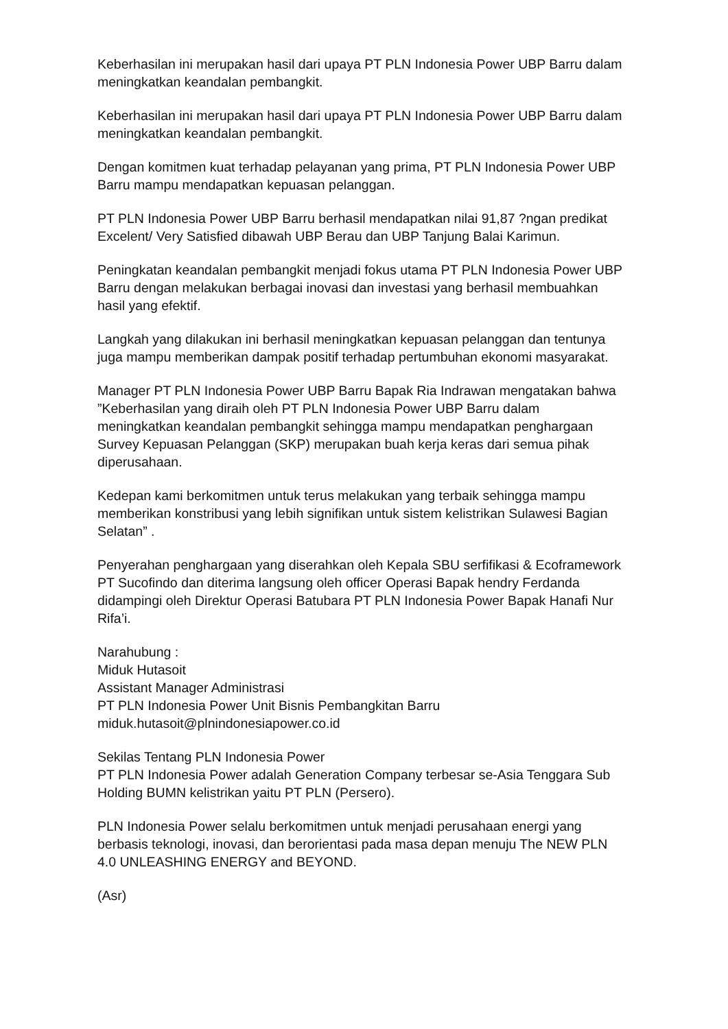Keberhasilan ini merupakan hasil dari upaya PT PLN Indonesia Power UBP Barru dalam meningkatkan keandalan pembangkit.
Keberhasilan ini merupakan hasil dari upaya PT PLN Indonesia Power UBP Barru dalam meningkatkan keandalan pembangkit.
Dengan komitmen kuat terhadap pelayanan yang prima, PT PLN Indonesia Power UBP Barru mampu mendapatkan kepuasan pelanggan.
PT PLN Indonesia Power UBP Barru berhasil mendapatkan nilai 91,87 ?ngan predikat Excelent/ Very Satisfied dibawah UBP Berau dan UBP Tanjung Balai Karimun.
Peningkatan keandalan pembangkit menjadi fokus utama PT PLN Indonesia Power UBP Barru dengan melakukan berbagai inovasi dan investasi yang berhasil membuahkan hasil yang efektif.
Langkah yang dilakukan ini berhasil meningkatkan kepuasan pelanggan dan tentunya juga mampu memberikan dampak positif terhadap pertumbuhan ekonomi masyarakat.
Manager PT PLN Indonesia Power UBP Barru Bapak Ria Indrawan mengatakan bahwa ”Keberhasilan yang diraih oleh PT PLN Indonesia Power UBP Barru dalam meningkatkan keandalan pembangkit sehingga mampu mendapatkan penghargaan Survey Kepuasan Pelanggan (SKP) merupakan buah kerja keras dari semua pihak diperusahaan.
Kedepan kami berkomitmen untuk terus melakukan yang terbaik sehingga mampu memberikan konstribusi yang lebih signifikan untuk sistem kelistrikan Sulawesi Bagian Selatan” .
Penyerahan penghargaan yang diserahkan oleh Kepala SBU serfifikasi & Ecoframework PT Sucofindo dan diterima langsung oleh officer Operasi Bapak hendry Ferdanda didampingi oleh Direktur Operasi Batubara PT PLN Indonesia Power Bapak Hanafi Nur Rifa’i.
Narahubung :
Miduk Hutasoit
Assistant Manager Administrasi
PT PLN Indonesia Power Unit Bisnis Pembangkitan Barru
miduk.hutasoit@plnindonesiapower.co.id
Sekilas Tentang PLN Indonesia Power
PT PLN Indonesia Power adalah Generation Company terbesar se-Asia Tenggara Sub Holding BUMN kelistrikan yaitu PT PLN (Persero).
PLN Indonesia Power selalu berkomitmen untuk menjadi perusahaan energi yang berbasis teknologi, inovasi, dan berorientasi pada masa depan menuju The NEW PLN 4.0 UNLEASHING ENERGY and BEYOND.
(Asr)